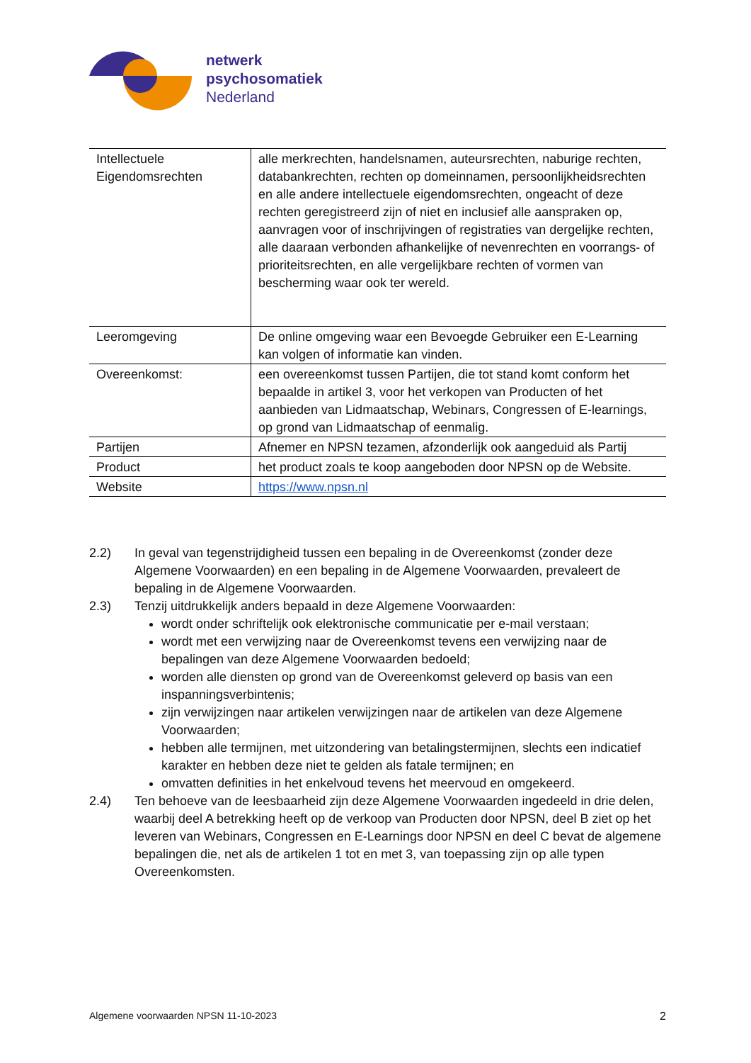netwerk
psychosomatiek
Nederland
| Intellectuele Eigendomsrechten | alle merkrechten, handelsnamen, auteursrechten, naburige rechten, databankrechten, rechten op domeinnamen, persoonlijkheidsrechten en alle andere intellectuele eigendomsrechten, ongeacht of deze rechten geregistreerd zijn of niet en inclusief alle aanspraken op, aanvragen voor of inschrijvingen of registraties van dergelijke rechten, alle daaraan verbonden afhankelijke of nevenrechten en voorrangs- of prioriteitsrechten, en alle vergelijkbare rechten of vormen van bescherming waar ook ter wereld. |
| Leeromgeving | De online omgeving waar een Bevoegde Gebruiker een E-Learning kan volgen of informatie kan vinden. |
| Overeenkomst: | een overeenkomst tussen Partijen, die tot stand komt conform het bepaalde in artikel 3, voor het verkopen van Producten of het aanbieden van Lidmaatschap, Webinars, Congressen of E-learnings, op grond van Lidmaatschap of eenmalig. |
| Partijen | Afnemer en NPSN tezamen, afzonderlijk ook aangeduid als Partij |
| Product | het product zoals te koop aangeboden door NPSN op de Website. |
| Website | https://www.npsn.nl |
2.2) In geval van tegenstrijdigheid tussen een bepaling in de Overeenkomst (zonder deze Algemene Voorwaarden) en een bepaling in de Algemene Voorwaarden, prevaleert de bepaling in de Algemene Voorwaarden.
2.3) Tenzij uitdrukkelijk anders bepaald in deze Algemene Voorwaarden:
wordt onder schriftelijk ook elektronische communicatie per e-mail verstaan;
wordt met een verwijzing naar de Overeenkomst tevens een verwijzing naar de bepalingen van deze Algemene Voorwaarden bedoeld;
worden alle diensten op grond van de Overeenkomst geleverd op basis van een inspanningsverbintenis;
zijn verwijzingen naar artikelen verwijzingen naar de artikelen van deze Algemene Voorwaarden;
hebben alle termijnen, met uitzondering van betalingstermijnen, slechts een indicatief karakter en hebben deze niet te gelden als fatale termijnen; en
omvatten definities in het enkelvoud tevens het meervoud en omgekeerd.
2.4) Ten behoeve van de leesbaarheid zijn deze Algemene Voorwaarden ingedeeld in drie delen, waarbij deel A betrekking heeft op de verkoop van Producten door NPSN, deel B ziet op het leveren van Webinars, Congressen en E-Learnings door NPSN en deel C bevat de algemene bepalingen die, net als de artikelen 1 tot en met 3, van toepassing zijn op alle typen Overeenkomsten.
Algemene voorwaarden NPSN 11-10-2023 2